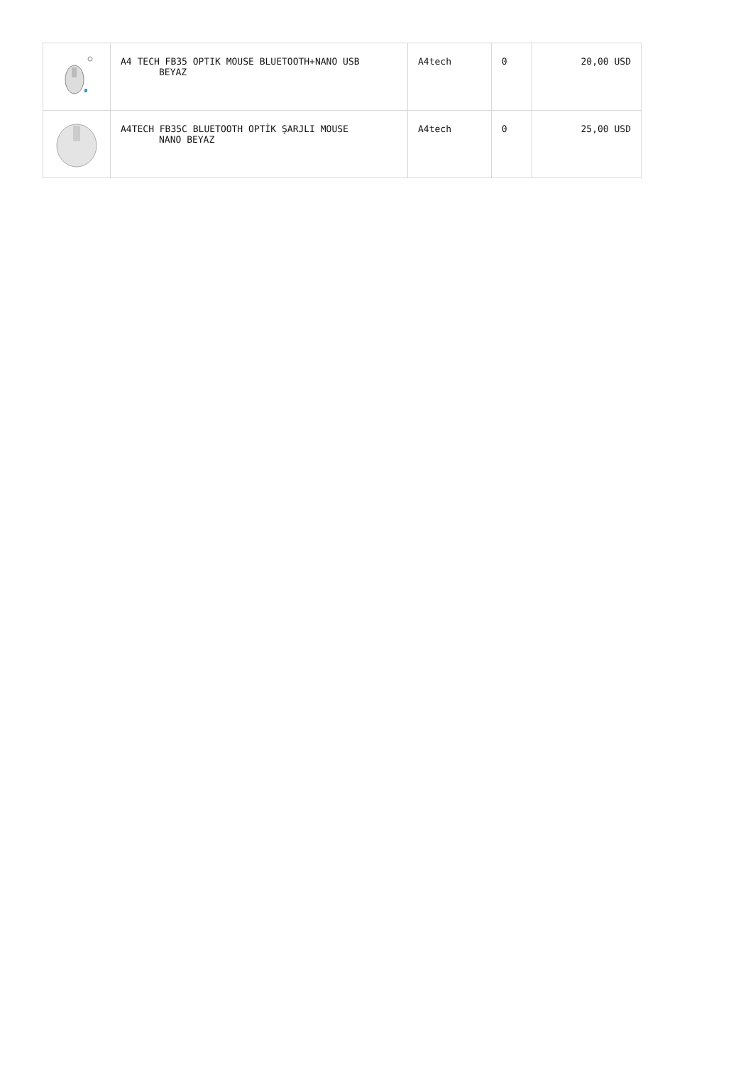| | A4 TECH FB35 OPTIK MOUSE BLUETOOTH+NANO USB BEYAZ | A4tech | 0 | 20,00 USD |
| | A4TECH FB35C BLUETOOTH OPTİK ŞARJLI MOUSE NANO BEYAZ | A4tech | 0 | 25,00 USD |